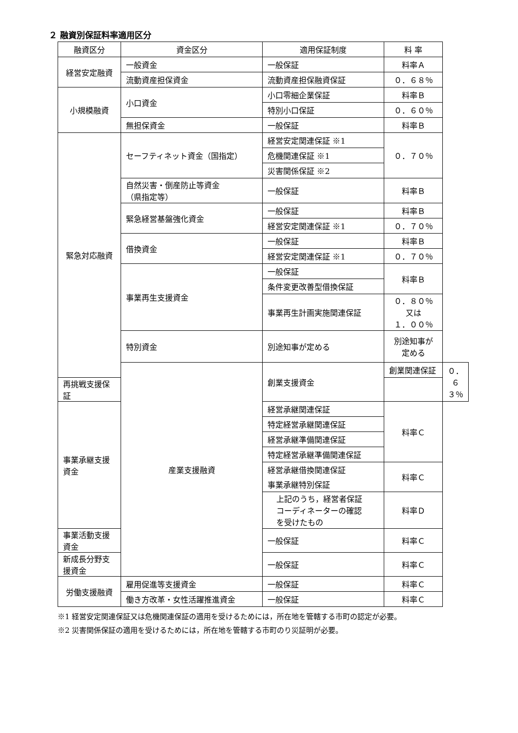２ 融資別保証料率適用区分
| 融資区分 | 資金区分 | 適用保証制度 | 料 率 | |
| --- | --- | --- | --- | --- |
| 経営安定融資 | 一般資金 | 一般保証 | 料率Ａ | |
| | 流動資産担保資金 | 流動資産担保融資保証 | ０．６８％ | |
| 小規模融資 | 小口資金 | 小口零細企業保証 | 料率Ｂ | |
| | | 特別小口保証 | ０．６０％ | |
| | 無担保資金 | 一般保証 | 料率Ｂ | |
| 緊急対応融資 | セーフティネット資金（国指定） | 経営安定関連保証 ※1 | ０．７０％ | |
| | | 危機関連保証 ※1 | | |
| | | 災害関係保証 ※2 | | |
| | 自然災害・倒産防止等資金 （県指定等） | 一般保証 | 料率Ｂ | |
| | 緊急経営基盤強化資金 | 一般保証 | 料率Ｂ | |
| | | 経営安定関連保証 ※1 | ０．７０％ | |
| | 借換資金 | 一般保証 | 料率Ｂ | |
| | | 経営安定関連保証 ※1 | ０．７０％ | |
| | 事業再生支援資金 | 一般保証 | 料率Ｂ | |
| | | 条件変更改善型借換保証 | | |
| | | 事業再生計画実施関連保証 | ０．８０％ 又は １．００％ | |
| | 特別資金 | 別途知事が定める | 別途知事が 定める | |
| | 産業支援融資 | 創業支援資金 | 創業関連保証 | ０．６３％ |
| 再挑戦支援保証 | | | | |
| 事業承継支援資金 | | 経営承継関連保証 | 料率Ｃ | |
| | | 特定経営承継関連保証 | | |
| | | 経営承継準備関連保証 | | |
| | | 特定経営承継準備関連保証 | | |
| | | 経営承継借換関連保証 | 料率Ｃ | |
| | | 事業承継特別保証 | | |
| | | 上記のうち，経営者保証 コーディネーターの確認 を受けたもの | 料率Ｄ | |
| 事業活動支援資金 | | 一般保証 | 料率Ｃ | |
| 新成長分野支援資金 | | 一般保証 | 料率Ｃ | |
| 労働支援融資 | 雇用促進等支援資金 | 一般保証 | 料率Ｃ | |
| | 働き方改革・女性活躍推進資金 | 一般保証 | 料率Ｃ | |
※1 経営安定関連保証又は危機関連保証の適用を受けるためには，所在地を管轄する市町の認定が必要。
※2 災害関係保証の適用を受けるためには，所在地を管轄する市町のり災証明が必要。